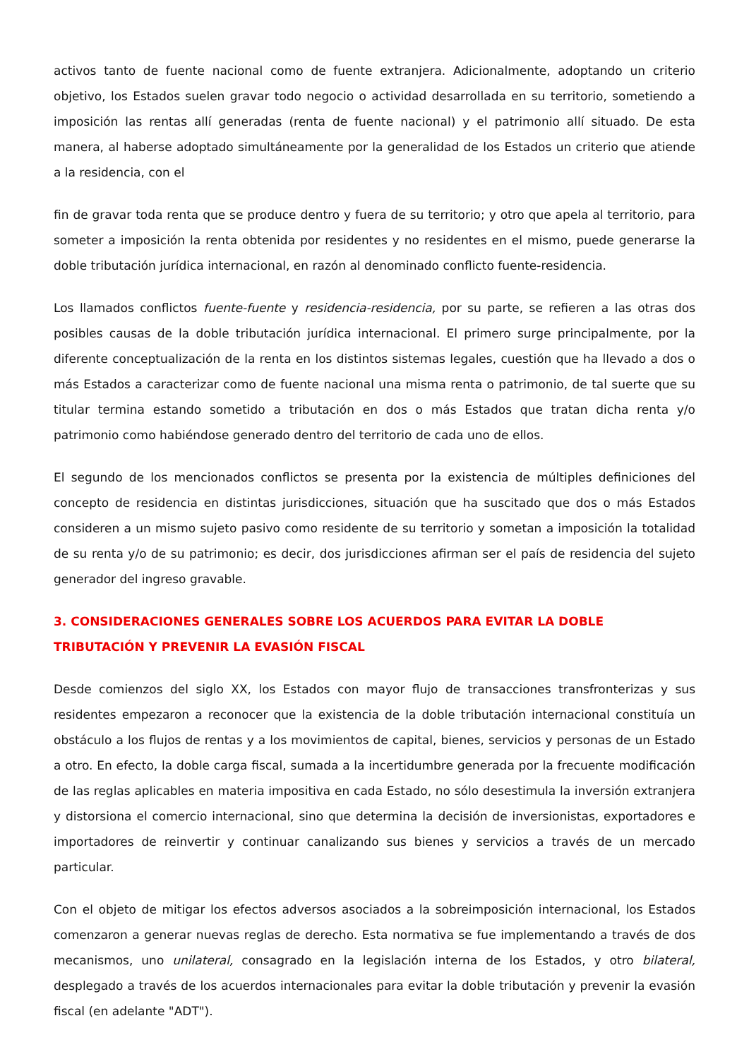activos tanto de fuente nacional como de fuente extranjera. Adicionalmente, adoptando un criterio objetivo, los Estados suelen gravar todo negocio o actividad desarrollada en su territorio, sometiendo a imposición las rentas allí generadas (renta de fuente nacional) y el patrimonio allí situado. De esta manera, al haberse adoptado simultáneamente por la generalidad de los Estados un criterio que atiende a la residencia, con el
fin de gravar toda renta que se produce dentro y fuera de su territorio; y otro que apela al territorio, para someter a imposición la renta obtenida por residentes y no residentes en el mismo, puede generarse la doble tributación jurídica internacional, en razón al denominado conflicto fuente-residencia.
Los llamados conflictos fuente-fuente y residencia-residencia, por su parte, se refieren a las otras dos posibles causas de la doble tributación jurídica internacional. El primero surge principalmente, por la diferente conceptualización de la renta en los distintos sistemas legales, cuestión que ha llevado a dos o más Estados a caracterizar como de fuente nacional una misma renta o patrimonio, de tal suerte que su titular termina estando sometido a tributación en dos o más Estados que tratan dicha renta y/o patrimonio como habiéndose generado dentro del territorio de cada uno de ellos.
El segundo de los mencionados conflictos se presenta por la existencia de múltiples definiciones del concepto de residencia en distintas jurisdicciones, situación que ha suscitado que dos o más Estados consideren a un mismo sujeto pasivo como residente de su territorio y sometan a imposición la totalidad de su renta y/o de su patrimonio; es decir, dos jurisdicciones afirman ser el país de residencia del sujeto generador del ingreso gravable.
3. CONSIDERACIONES GENERALES SOBRE LOS ACUERDOS PARA EVITAR LA DOBLE TRIBUTACIÓN Y PREVENIR LA EVASIÓN FISCAL
Desde comienzos del siglo XX, los Estados con mayor flujo de transacciones transfronterizas y sus residentes empezaron a reconocer que la existencia de la doble tributación internacional constituía un obstáculo a los flujos de rentas y a los movimientos de capital, bienes, servicios y personas de un Estado a otro. En efecto, la doble carga fiscal, sumada a la incertidumbre generada por la frecuente modificación de las reglas aplicables en materia impositiva en cada Estado, no sólo desestimula la inversión extranjera y distorsiona el comercio internacional, sino que determina la decisión de inversionistas, exportadores e importadores de reinvertir y continuar canalizando sus bienes y servicios a través de un mercado particular.
Con el objeto de mitigar los efectos adversos asociados a la sobreimposición internacional, los Estados comenzaron a generar nuevas reglas de derecho. Esta normativa se fue implementando a través de dos mecanismos, uno unilateral, consagrado en la legislación interna de los Estados, y otro bilateral, desplegado a través de los acuerdos internacionales para evitar la doble tributación y prevenir la evasión fiscal (en adelante "ADT").